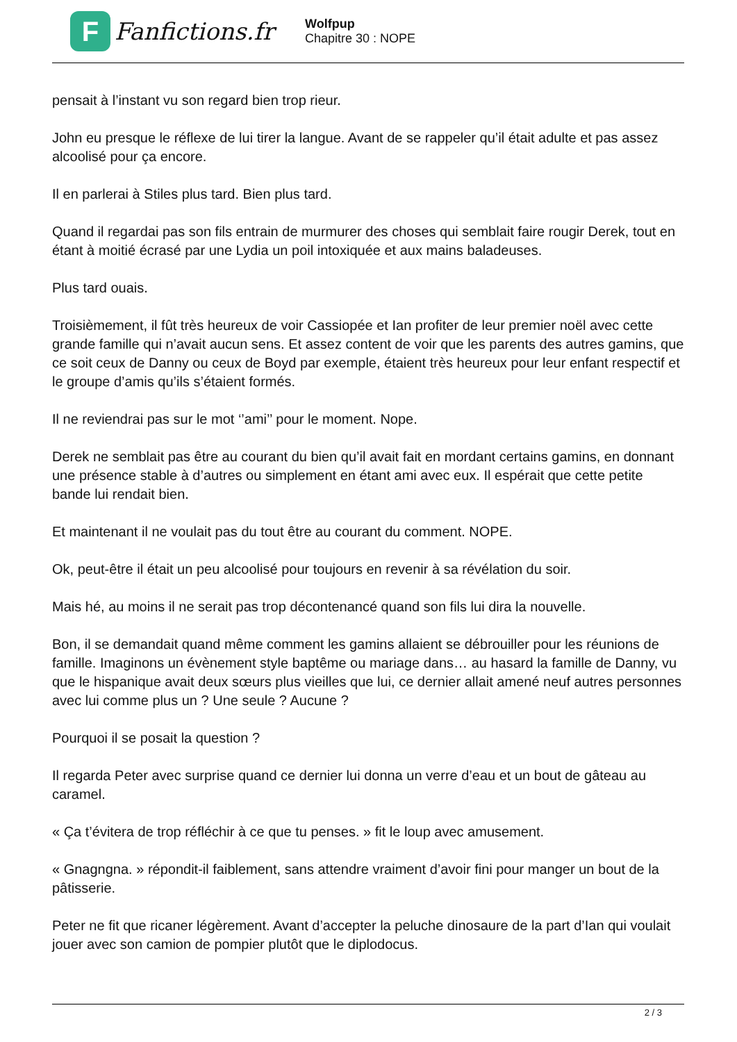F
Fanfictions.fr
Wolfpup
Chapitre 30 : NOPE
pensait à l’instant vu son regard bien trop rieur.
John eu presque le réflexe de lui tirer la langue. Avant de se rappeler qu’il était adulte et pas assez alcoolisé pour ça encore.
Il en parlerai à Stiles plus tard. Bien plus tard.
Quand il regardai pas son fils entrain de murmurer des choses qui semblait faire rougir Derek, tout en étant à moitié écrasé par une Lydia un poil intoxiquée et aux mains baladeuses.
Plus tard ouais.
Troisièmement, il fût très heureux de voir Cassiopée et Ian profiter de leur premier noël avec cette grande famille qui n’avait aucun sens. Et assez content de voir que les parents des autres gamins, que ce soit ceux de Danny ou ceux de Boyd par exemple, étaient très heureux pour leur enfant respectif et le groupe d’amis qu’ils s’étaient formés.
Il ne reviendrai pas sur le mot ‘’ami’’ pour le moment. Nope.
Derek ne semblait pas être au courant du bien qu’il avait fait en mordant certains gamins, en donnant une présence stable à d’autres ou simplement en étant ami avec eux. Il espérait que cette petite bande lui rendait bien.
Et maintenant il ne voulait pas du tout être au courant du comment. NOPE.
Ok, peut-être il était un peu alcoolisé pour toujours en revenir à sa révélation du soir.
Mais hé, au moins il ne serait pas trop décontenancé quand son fils lui dira la nouvelle.
Bon, il se demandait quand même comment les gamins allaient se débrouiller pour les réunions de famille. Imaginons un évènement style baptême ou mariage dans… au hasard la famille de Danny, vu que le hispanique avait deux sœurs plus vieilles que lui, ce dernier allait amené neuf autres personnes avec lui comme plus un ? Une seule ? Aucune ?
Pourquoi il se posait la question ?
Il regarda Peter avec surprise quand ce dernier lui donna un verre d’eau et un bout de gâteau au caramel.
« Ça t’évitera de trop réfléchir à ce que tu penses. » fit le loup avec amusement.
« Gnagngna. » répondit-il faiblement, sans attendre vraiment d’avoir fini pour manger un bout de la pâtisserie.
Peter ne fit que ricaner légèrement. Avant d’accepter la peluche dinosaure de la part d’Ian qui voulait jouer avec son camion de pompier plutôt que le diplodocus.
2 / 3